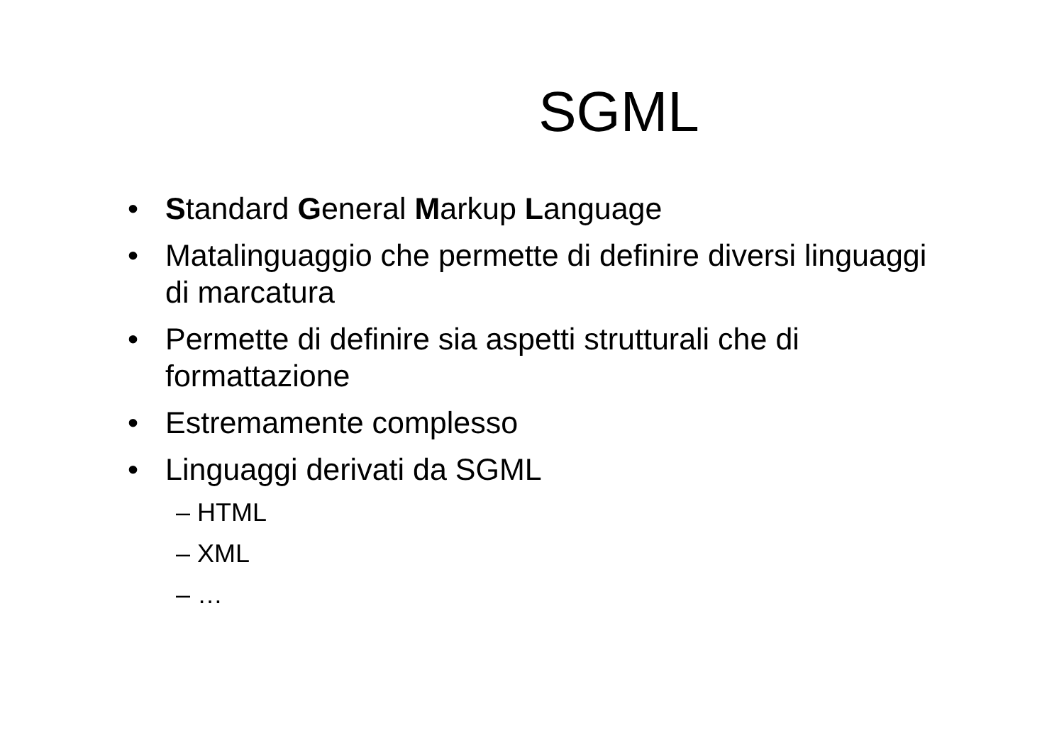SGML
• Standard General Markup Language
• Matalinguaggio che permette di definire diversi linguaggi di marcatura
• Permette di definire sia aspetti strutturali che di formattazione
• Estremamente complesso
• Linguaggi derivati da SGML
– HTML
– XML
– …